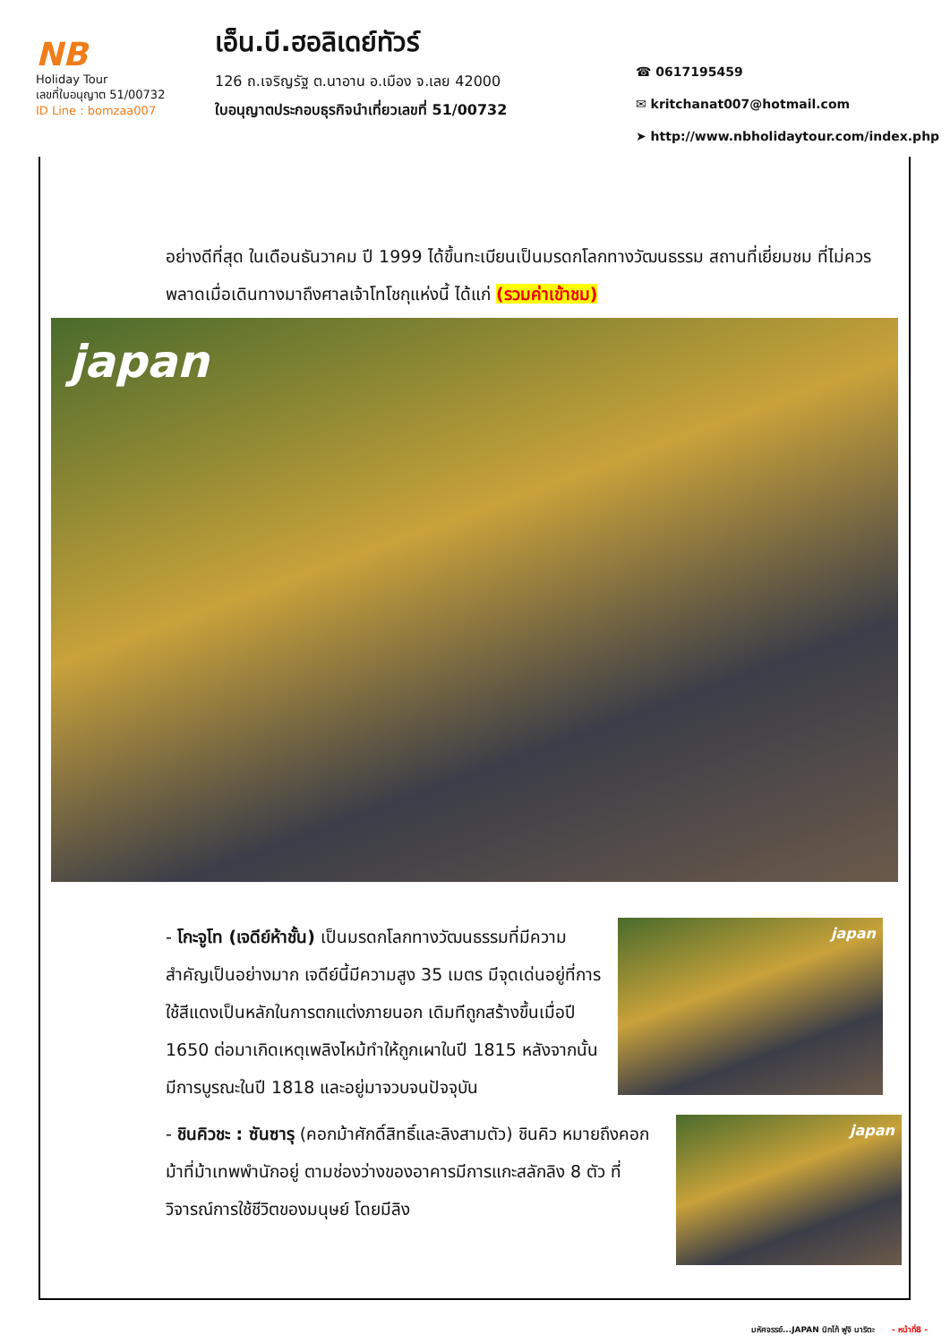NB
Holiday Tour
เลขที่ใบอนุญาต 51/00732
ID Line : bomzaa007
เอ็น.บี.ฮอลิเดย์ทัวร์
126 ถ.เจริญรัฐ ต.นาอาน อ.เมือง จ.เลย 42000
ใบอนุญาตประกอบธุรกิจนำเที่ยวเลขที่ 51/00732
☎ 0617195459
✉ kritchanat007@hotmail.com
➤ http://www.nbholidaytour.com/index.php
อย่างดีที่สุด ในเดือนธันวาคม ปี 1999 ได้ขึ้นทะเบียนเป็นมรดกโลกทางวัฒนธรรม สถานที่เยี่ยมชม ที่ไม่ควรพลาดเมื่อเดินทางมาถึงศาลเจ้าโทโชกุแห่งนี้ ได้แก่ (รวมค่าเข้าชม)
japan
- โกะจูโท (เจดีย์ห้าชั้น) เป็นมรดกโลกทางวัฒนธรรมที่มีความสำคัญเป็นอย่างมาก เจดีย์นี้มีความสูง 35 เมตร มีจุดเด่นอยู่ที่การใช้สีแดงเป็นหลักในการตกแต่งภายนอก เดิมทีถูกสร้างขึ้นเมื่อปี 1650 ต่อมาเกิดเหตุเพลิงไหม้ทำให้ถูกเผาในปี 1815 หลังจากนั้นมีการบูรณะในปี 1818 และอยู่มาจวบจนปัจจุบัน
japan
- ชินคิวชะ : ซันซารุ (คอกม้าศักดิ์สิทธิ์และลิงสามตัว) ชินคิว หมายถึงคอกม้าที่ม้าเทพพำนักอยู่ ตามช่องว่างของอาคารมีการแกะสลักลิง 8 ตัว ที่วิจารณ์การใช้ชีวิตของมนุษย์ โดยมีลิง
japan
มหัศจรรย์...JAPAN นิกโก้ ฟูจิ นาริตะ - หน้าที่8 -